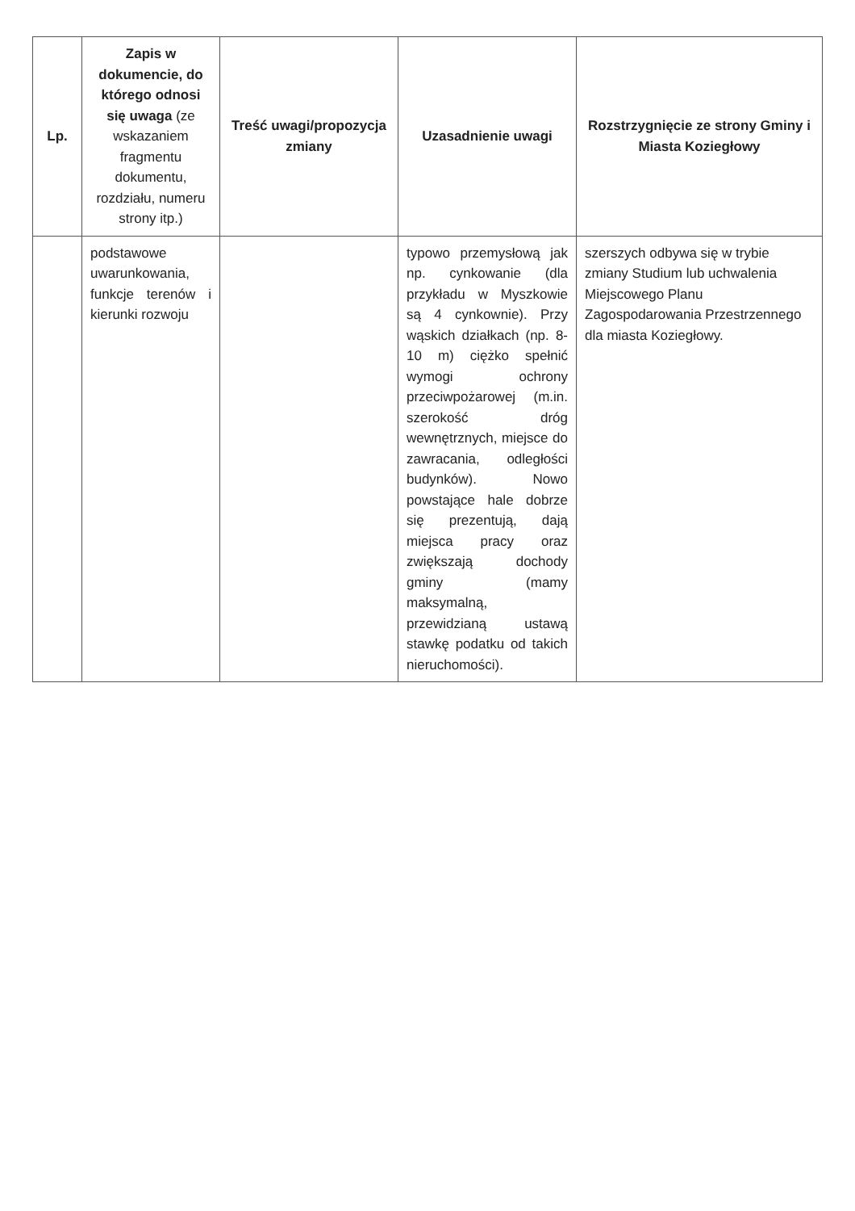| Lp. | Zapis w dokumencie, do którego odnosi się uwaga (ze wskazaniem fragmentu dokumentu, rozdziału, numeru strony itp.) | Treść uwagi/propozycja zmiany | Uzasadnienie uwagi | Rozstrzygnięcie ze strony Gminy i Miasta Koziegłowy |
| --- | --- | --- | --- | --- |
| | podstawowe uwarunkowania, funkcje terenów i kierunki rozwoju | | typowo przemysłową jak np. cynkowanie (dla przykładu w Myszkowie są 4 cynkownie). Przy wąskich działkach (np. 8-10 m) ciężko spełnić wymogi ochrony przeciwpożarowej (m.in. szerokość dróg wewnętrznych, miejsce do zawracania, odległości budynków). Nowo powstające hale dobrze się prezentują, dają miejsca pracy oraz zwiększają dochody gminy (mamy maksymalną, przewidzianą ustawą stawkę podatku od takich nieruchomości). | szerszych odbywa się w trybie zmiany Studium lub uchwalenia Miejscowego Planu Zagospodarowania Przestrzennego dla miasta Koziegłowy. |